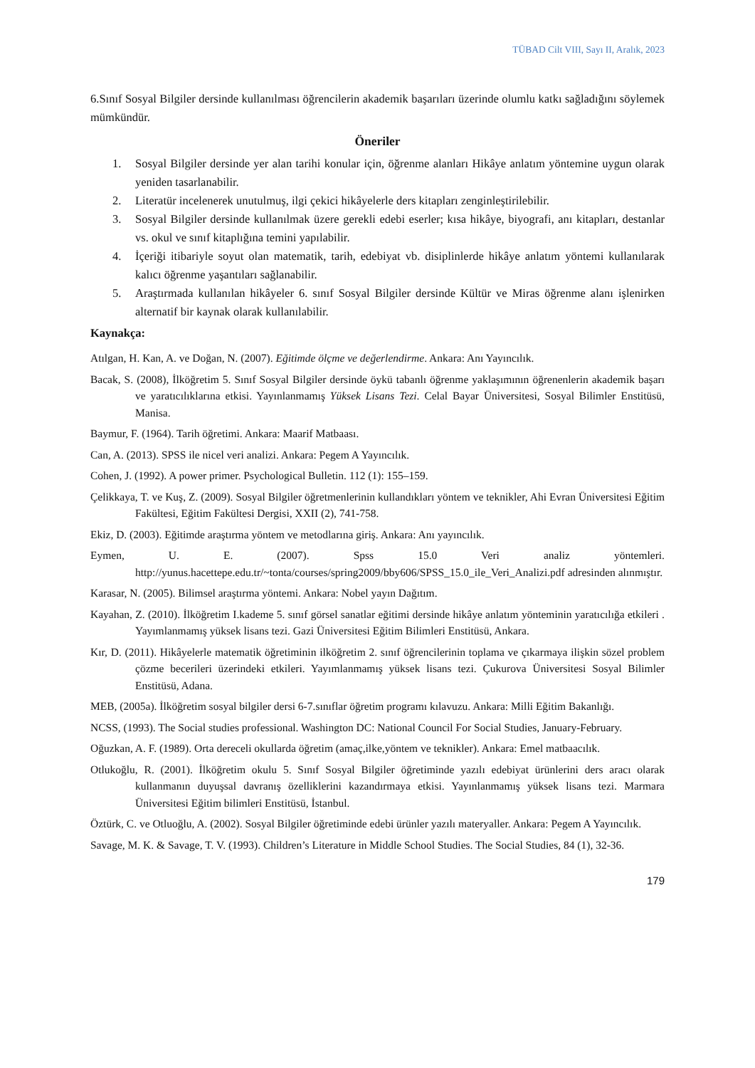TÜBAD Cilt VIII, Sayı II, Aralık, 2023
6.Sınıf Sosyal Bilgiler dersinde kullanılması öğrencilerin akademik başarıları üzerinde olumlu katkı sağladığını söylemek mümkündür.
Öneriler
1. Sosyal Bilgiler dersinde yer alan tarihi konular için, öğrenme alanları Hikâye anlatım yöntemine uygun olarak yeniden tasarlanabilir.
2. Literatür incelenerek unutulmuş, ilgi çekici hikâyelerle ders kitapları zenginleştirilebilir.
3. Sosyal Bilgiler dersinde kullanılmak üzere gerekli edebi eserler; kısa hikâye, biyografi, anı kitapları, destanlar vs. okul ve sınıf kitaplığına temini yapılabilir.
4. İçeriği itibariyle soyut olan matematik, tarih, edebiyat vb. disiplinlerde hikâye anlatım yöntemi kullanılarak kalıcı öğrenme yaşantıları sağlanabilir.
5. Araştırmada kullanılan hikâyeler 6. sınıf Sosyal Bilgiler dersinde Kültür ve Miras öğrenme alanı işlenirken alternatif bir kaynak olarak kullanılabilir.
Kaynakça:
Atılgan, H. Kan, A. ve Doğan, N. (2007). Eğitimde ölçme ve değerlendirme. Ankara: Anı Yayıncılık.
Bacak, S. (2008), İlköğretim 5. Sınıf Sosyal Bilgiler dersinde öykü tabanlı öğrenme yaklaşımının öğrenenlerin akademik başarı ve yaratıcılıklarına etkisi. Yayınlanmamış Yüksek Lisans Tezi. Celal Bayar Üniversitesi, Sosyal Bilimler Enstitüsü, Manisa.
Baymur, F. (1964). Tarih öğretimi. Ankara: Maarif Matbaası.
Can, A. (2013). SPSS ile nicel veri analizi. Ankara: Pegem A Yayıncılık.
Cohen, J. (1992). A power primer. Psychological Bulletin. 112 (1): 155–159.
Çelikkaya, T. ve Kuş, Z. (2009). Sosyal Bilgiler öğretmenlerinin kullandıkları yöntem ve teknikler, Ahi Evran Üniversitesi Eğitim Fakültesi, Eğitim Fakültesi Dergisi, XXII (2), 741-758.
Ekiz, D. (2003). Eğitimde araştırma yöntem ve metodlarına giriş. Ankara: Anı yayıncılık.
Eymen, U. E. (2007). Spss 15.0 Veri analiz yöntemleri. http://yunus.hacettepe.edu.tr/~tonta/courses/spring2009/bby606/SPSS_15.0_ile_Veri_Analizi.pdf adresinden alınmıştır.
Karasar, N. (2005). Bilimsel araştırma yöntemi. Ankara: Nobel yayın Dağıtım.
Kayahan, Z. (2010). İlköğretim I.kademe 5. sınıf görsel sanatlar eğitimi dersinde hikâye anlatım yönteminin yaratıcılığa etkileri . Yayımlanmamış yüksek lisans tezi. Gazi Üniversitesi Eğitim Bilimleri Enstitüsü, Ankara.
Kır, D. (2011). Hikâyelerle matematik öğretiminin ilköğretim 2. sınıf öğrencilerinin toplama ve çıkarmaya ilişkin sözel problem çözme becerileri üzerindeki etkileri. Yayımlanmamış yüksek lisans tezi. Çukurova Üniversitesi Sosyal Bilimler Enstitüsü, Adana.
MEB, (2005a). İlköğretim sosyal bilgiler dersi 6-7.sınıflar öğretim programı kılavuzu. Ankara: Milli Eğitim Bakanlığı.
NCSS, (1993). The Social studies professional. Washington DC: National Council For Social Studies, January-February.
Oğuzkan, A. F. (1989). Orta dereceli okullarda öğretim (amaç,ilke,yöntem ve teknikler). Ankara: Emel matbaacılık.
Otlukoğlu, R. (2001). İlköğretim okulu 5. Sınıf Sosyal Bilgiler öğretiminde yazılı edebiyat ürünlerini ders aracı olarak kullanmanın duyuşsal davranış özelliklerini kazandırmaya etkisi. Yayınlanmamış yüksek lisans tezi. Marmara Üniversitesi Eğitim bilimleri Enstitüsü, İstanbul.
Öztürk, C. ve Otluoğlu, A. (2002). Sosyal Bilgiler öğretiminde edebi ürünler yazılı materyaller. Ankara: Pegem A Yayıncılık.
Savage, M. K. & Savage, T. V. (1993). Children’s Literature in Middle School Studies. The Social Studies, 84 (1), 32-36.
179